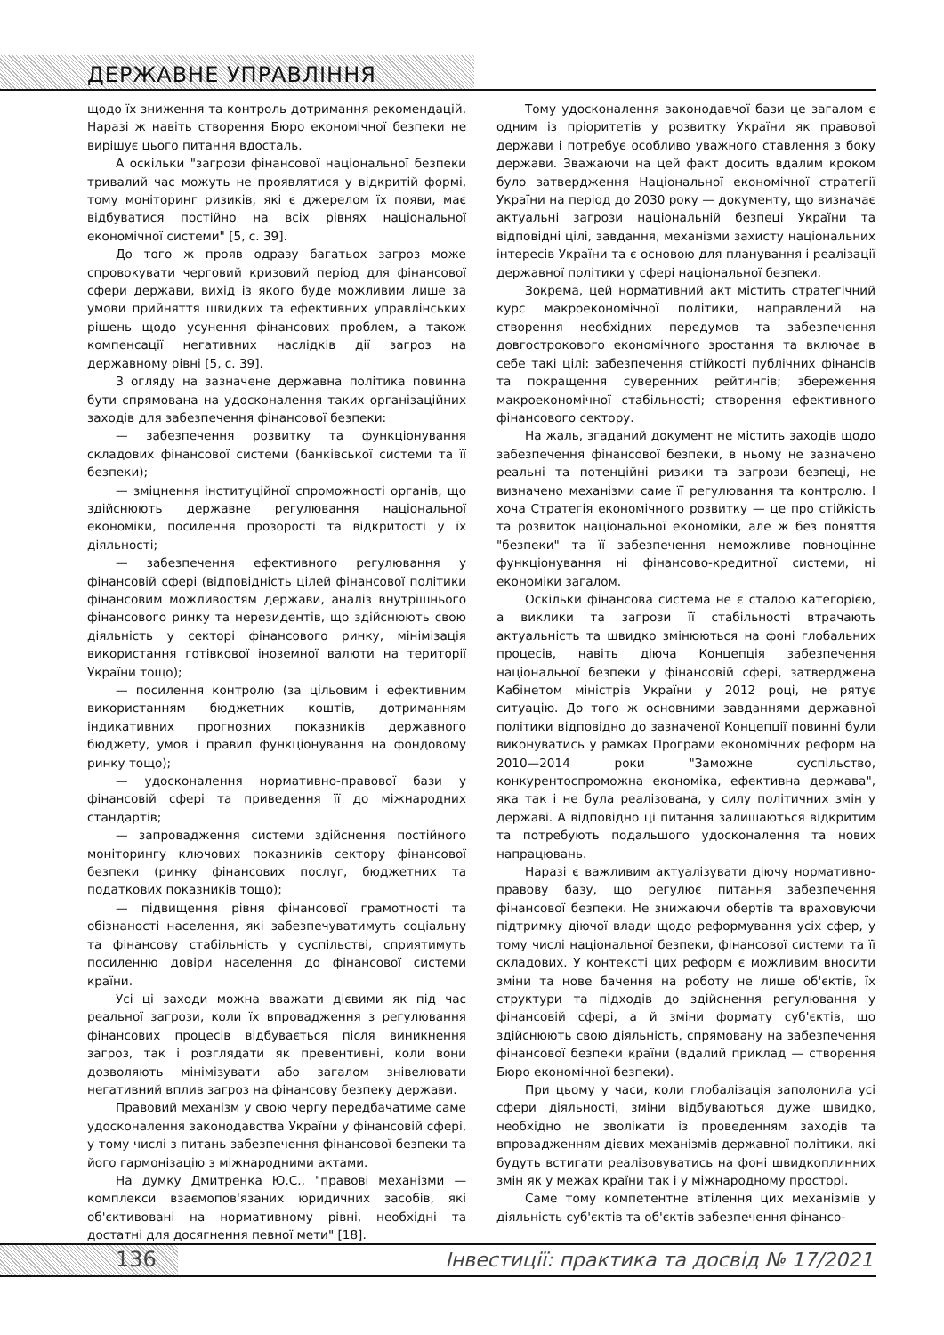ДЕРЖАВНЕ УПРАВЛІННЯ
щодо їх зниження та контроль дотримання рекомендацій. Наразі ж навіть створення Бюро економічної безпеки не вирішує цього питання вдосталь.
А оскільки "загрози фінансової національної безпеки тривалий час можуть не проявлятися у відкритій формі, тому моніторинг ризиків, які є джерелом їх появи, має відбуватися постійно на всіх рівнях національної економічної системи" [5, с. 39].
До того ж прояв одразу багатьох загроз може спровокувати черговий кризовий період для фінансової сфери держави, вихід із якого буде можливим лише за умови прийняття швидких та ефективних управлінських рішень щодо усунення фінансових проблем, а також компенсації негативних наслідків дії загроз на державному рівні [5, с. 39].
З огляду на зазначене державна політика повинна бути спрямована на удосконалення таких організаційних заходів для забезпечення фінансової безпеки:
— забезпечення розвитку та функціонування складових фінансової системи (банківської системи та її безпеки);
— зміцнення інституційної спроможності органів, що здійснюють державне регулювання національної економіки, посилення прозорості та відкритості у їх діяльності;
— забезпечення ефективного регулювання у фінансовій сфері (відповідність цілей фінансової політики фінансовим можливостям держави, аналіз внутрішнього фінансового ринку та нерезидентів, що здійснюють свою діяльність у секторі фінансового ринку, мінімізація використання готівкової іноземної валюти на території України тощо);
— посилення контролю (за цільовим і ефективним використанням бюджетних коштів, дотриманням індикативних прогнозних показників державного бюджету, умов і правил функціонування на фондовому ринку тощо);
— удосконалення нормативно-правової бази у фінансовій сфері та приведення її до міжнародних стандартів;
— запровадження системи здійснення постійного моніторингу ключових показників сектору фінансової безпеки (ринку фінансових послуг, бюджетних та податкових показників тощо);
— підвищення рівня фінансової грамотності та обізнаності населення, які забезпечуватимуть соціальну та фінансову стабільність у суспільстві, сприятимуть посиленню довіри населення до фінансової системи країни.
Усі ці заходи можна вважати дієвими як під час реальної загрози, коли їх впровадження з регулювання фінансових процесів відбувається після виникнення загроз, так і розглядати як превентивні, коли вони дозволяють мінімізувати або загалом знівелювати негативний вплив загроз на фінансову безпеку держави.
Правовий механізм у свою чергу передбачатиме саме удосконалення законодавства України у фінансовій сфері, у тому числі з питань забезпечення фінансової безпеки та його гармонізацію з міжнародними актами.
На думку Дмитренка Ю.С., "правові механізми — комплекси взаємопов'язаних юридичних засобів, які об'єктивовані на нормативному рівні, необхідні та достатні для досягнення певної мети" [18].
Тому удосконалення законодавчої бази це загалом є одним із пріоритетів у розвитку України як правової держави і потребує особливо уважного ставлення з боку держави. Зважаючи на цей факт досить вдалим кроком було затвердження Національної економічної стратегії України на період до 2030 року — документу, що визначає актуальні загрози національній безпеці України та відповідні цілі, завдання, механізми захисту національних інтересів України та є основою для планування і реалізації державної політики у сфері національної безпеки.
Зокрема, цей нормативний акт містить стратегічний курс макроекономічної політики, направлений на створення необхідних передумов та забезпечення довгострокового економічного зростання та включає в себе такі цілі: забезпечення стійкості публічних фінансів та покращення суверенних рейтингів; збереження макроекономічної стабільності; створення ефективного фінансового сектору.
На жаль, згаданий документ не містить заходів щодо забезпечення фінансової безпеки, в ньому не зазначено реальні та потенційні ризики та загрози безпеці, не визначено механізми саме її регулювання та контролю. І хоча Стратегія економічного розвитку — це про стійкість та розвиток національної економіки, але ж без поняття "безпеки" та її забезпечення неможливе повноцінне функціонування ні фінансово-кредитної системи, ні економіки загалом.
Оскільки фінансова система не є сталою категорією, а виклики та загрози її стабільності втрачають актуальність та швидко змінюються на фоні глобальних процесів, навіть діюча Концепція забезпечення національної безпеки у фінансовій сфері, затверджена Кабінетом міністрів України у 2012 році, не рятує ситуацію. До того ж основними завданнями державної політики відповідно до зазначеної Концепції повинні були виконуватись у рамках Програми економічних реформ на 2010—2014 роки "Заможне суспільство, конкурентоспроможна економіка, ефективна держава", яка так і не була реалізована, у силу політичних змін у державі. А відповідно ці питання залишаються відкритим та потребують подальшого удосконалення та нових напрацювань.
Наразі є важливим актуалізувати діючу нормативно-правову базу, що регулює питання забезпечення фінансової безпеки. Не знижаючи обертів та враховуючи підтримку діючої влади щодо реформування усіх сфер, у тому числі національної безпеки, фінансової системи та її складових. У контексті цих реформ є можливим вносити зміни та нове бачення на роботу не лише об'єктів, їх структури та підходів до здійснення регулювання у фінансовій сфері, а й зміни формату суб'єктів, що здійснюють свою діяльність, спрямовану на забезпечення фінансової безпеки країни (вдалий приклад — створення Бюро економічної безпеки).
При цьому у часи, коли глобалізація заполонила усі сфери діяльності, зміни відбуваються дуже швидко, необхідно не зволікати із проведенням заходів та впровадженням дієвих механізмів державної політики, які будуть встигати реалізовуватись на фоні швидкоплинних змін як у межах країни так і у міжнародному просторі.
Саме тому компетентне втілення цих механізмів у діяльність суб'єктів та об'єктів забезпечення фінансо-
136 Інвестиції: практика та досвід № 17/2021